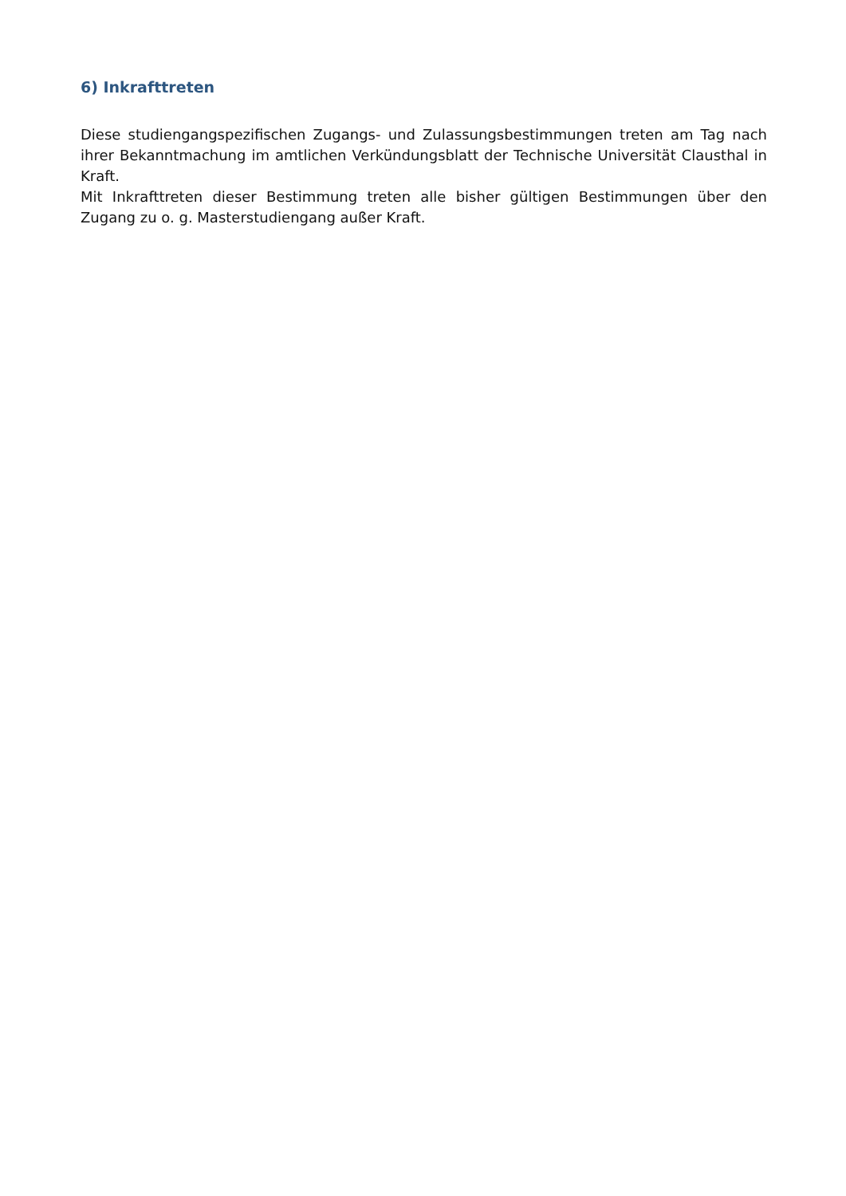6) Inkrafttreten
Diese studiengangspezifischen Zugangs- und Zulassungsbestimmungen treten am Tag nach ihrer Bekanntmachung im amtlichen Verkündungsblatt der Technische Universität Clausthal in Kraft.
Mit Inkrafttreten dieser Bestimmung treten alle bisher gültigen Bestimmungen über den Zugang zu o. g. Masterstudiengang außer Kraft.